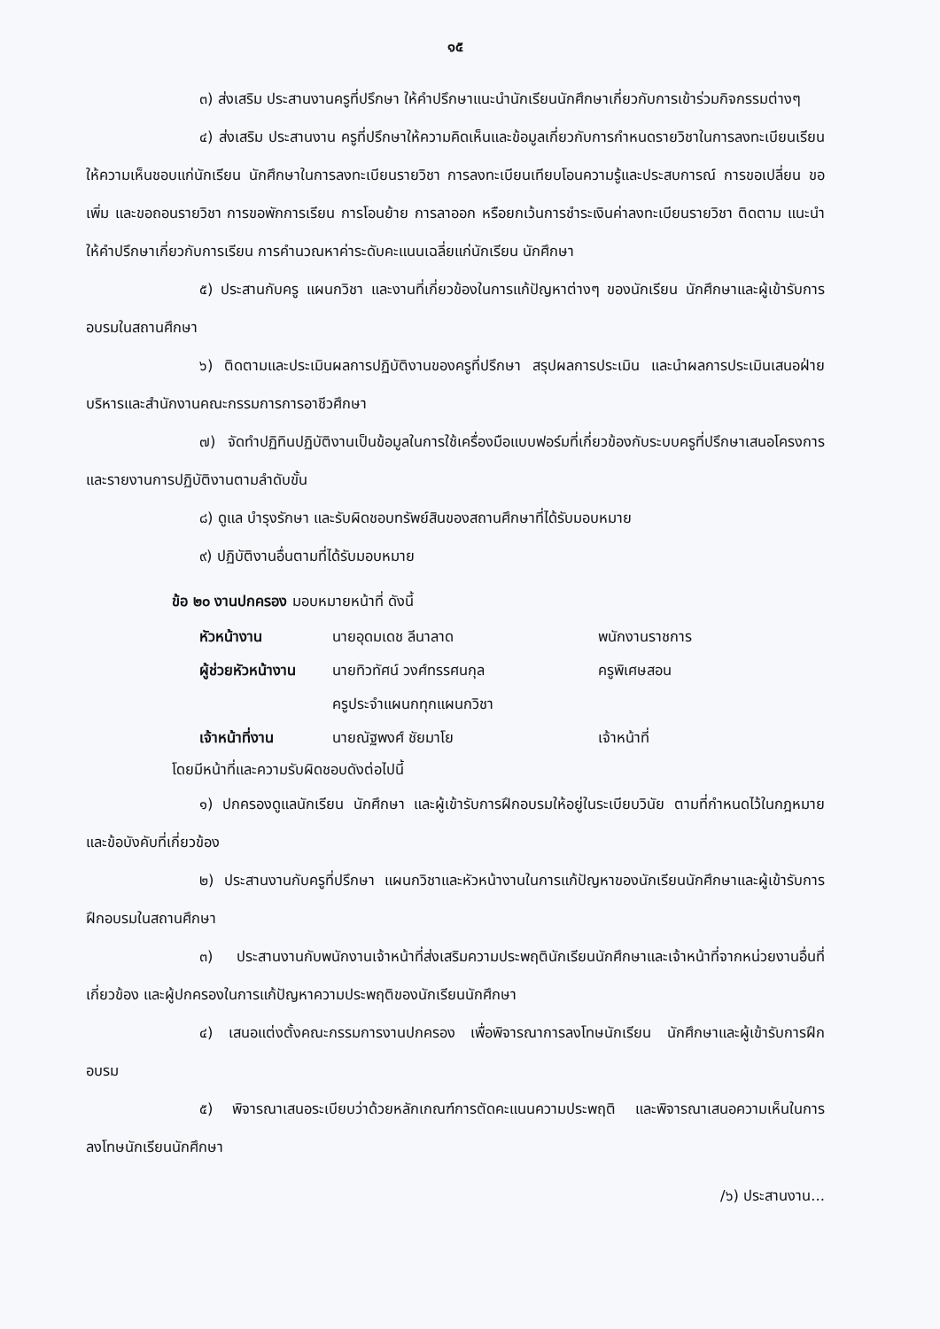๑๕
๓) ส่งเสริม ประสานงานครูที่ปรึกษา ให้คำปรึกษาแนะนำนักเรียนนักศึกษาเกี่ยวกับการเข้าร่วมกิจกรรมต่างๆ
๔) ส่งเสริม ประสานงาน ครูที่ปรึกษาให้ความคิดเห็นและข้อมูลเกี่ยวกับการกำหนดรายวิชาในการลงทะเบียนเรียนให้ความเห็นชอบแก่นักเรียน นักศึกษาในการลงทะเบียนรายวิชา การลงทะเบียนเทียบโอนความรู้และประสบการณ์ การขอเปลี่ยน ขอเพิ่ม และขอถอนรายวิชา การขอพักการเรียน การโอนย้าย การลาออก หรือยกเว้นการชำระเงินค่าลงทะเบียนรายวิชา ติดตาม แนะนำ ให้คำปรึกษาเกี่ยวกับการเรียน การคำนวณหาค่าระดับคะแนนเฉลี่ยแก่นักเรียน นักศึกษา
๕) ประสานกับครู แผนกวิชา และงานที่เกี่ยวข้องในการแก้ปัญหาต่างๆ ของนักเรียน นักศึกษาและผู้เข้ารับการอบรมในสถานศึกษา
๖) ติดตามและประเมินผลการปฏิบัติงานของครูที่ปรึกษา สรุปผลการประเมิน และนำผลการประเมินเสนอฝ่ายบริหารและสำนักงานคณะกรรมการการอาชีวศึกษา
๗) จัดทำปฏิทินปฏิบัติงานเป็นข้อมูลในการใช้เครื่องมือแบบฟอร์มที่เกี่ยวข้องกับระบบครูที่ปรึกษาเสนอโครงการและรายงานการปฏิบัติงานตามลำดับขั้น
๘) ดูแล บำรุงรักษา และรับผิดชอบทรัพย์สินของสถานศึกษาที่ได้รับมอบหมาย
๙) ปฏิบัติงานอื่นตามที่ได้รับมอบหมาย
ข้อ ๒๐ งานปกครอง มอบหมายหน้าที่ ดังนี้
หัวหน้างาน
นายอุดมเดช ลีนาลาด
พนักงานราชการ
ผู้ช่วยหัวหน้างาน
นายทิวทัศน์ วงศ์ทรรศนกุล
ครูพิเศษสอน
ครูประจำแผนกทุกแผนกวิชา
เจ้าหน้าที่งาน
นายณัฐพงศ์ ชัยมาโย
เจ้าหน้าที่
โดยมีหน้าที่และความรับผิดชอบดังต่อไปนี้
๑) ปกครองดูแลนักเรียน นักศึกษา และผู้เข้ารับการฝึกอบรมให้อยู่ในระเบียบวินัย ตามที่กำหนดไว้ในกฎหมายและข้อบังคับที่เกี่ยวข้อง
๒) ประสานงานกับครูที่ปรึกษา แผนกวิชาและหัวหน้างานในการแก้ปัญหาของนักเรียนนักศึกษาและผู้เข้ารับการฝึกอบรมในสถานศึกษา
๓) ประสานงานกับพนักงานเจ้าหน้าที่ส่งเสริมความประพฤตินักเรียนนักศึกษาและเจ้าหน้าที่จากหน่วยงานอื่นที่เกี่ยวข้อง และผู้ปกครองในการแก้ปัญหาความประพฤติของนักเรียนนักศึกษา
๔) เสนอแต่งตั้งคณะกรรมการงานปกครอง เพื่อพิจารณาการลงโทษนักเรียน นักศึกษาและผู้เข้ารับการฝึกอบรม
๕) พิจารณาเสนอระเบียบว่าด้วยหลักเกณฑ์การตัดคะแนนความประพฤติ และพิจารณาเสนอความเห็นในการลงโทษนักเรียนนักศึกษา
/๖) ประสานงาน...